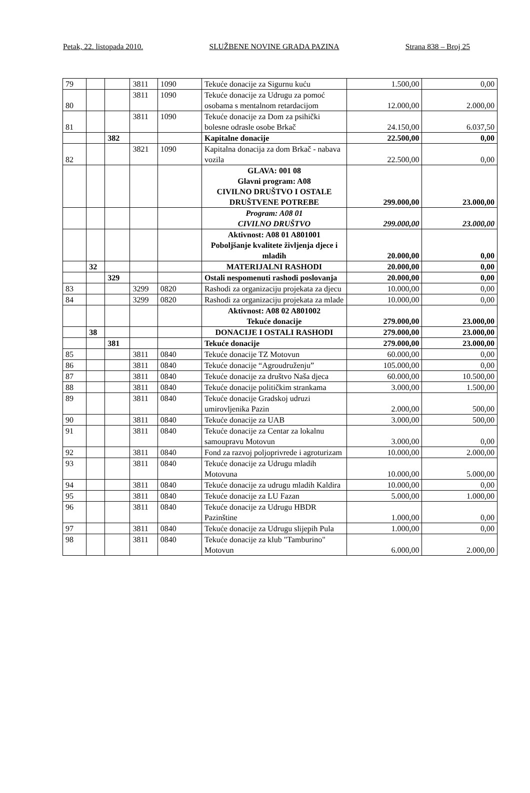Petak, 22. listopada 2010. SLUŽBENE NOVINE GRADA PAZINA Strana 838 – Broj 25
| 79 | | | 3811 | 1090 | Tekuće donacije za Sigurnu kuću | 1.500,00 | 0,00 |
| 80 | | | 3811 | 1090 | Tekuće donacije za Udrugu za pomoć osobama s mentalnom retardacijom | 12.000,00 | 2.000,00 |
| 81 | | | 3811 | 1090 | Tekuće donacije za Dom za psihički bolesne odrasle osobe Brkač | 24.150,00 | 6.037,50 |
| | | 382 | | | Kapitalne donacije | 22.500,00 | 0,00 |
| 82 | | | 3821 | 1090 | Kapitalna donacija za dom Brkač - nabava vozila | 22.500,00 | 0,00 |
| | | | | | GLAVA: 001 08 Glavni program: A08 CIVILNO DRUŠTVO I OSTALE DRUŠTVENE POTREBE | 299.000,00 | 23.000,00 |
| | | | | | Program: A08 01 CIVILNO DRUŠTVO | 299.000,00 | 23.000,00 |
| | | | | | Aktivnost: A08 01 A801001 Poboljšanje kvalitete življenja djece i mladih | 20.000,00 | 0,00 |
| | 32 | | | | MATERIJALNI RASHODI | 20.000,00 | 0,00 |
| | | 329 | | | Ostali nespomenuti rashodi poslovanja | 20.000,00 | 0,00 |
| 83 | | | 3299 | 0820 | Rashodi za organizaciju projekata za djecu | 10.000,00 | 0,00 |
| 84 | | | 3299 | 0820 | Rashodi za organizaciju projekata za mlade | 10.000,00 | 0,00 |
| | | | | | Aktivnost: A08 02 A801002 Tekuće donacije | 279.000,00 | 23.000,00 |
| | 38 | | | | DONACIJE I OSTALI RASHODI | 279.000,00 | 23.000,00 |
| | | 381 | | | Tekuće donacije | 279.000,00 | 23.000,00 |
| 85 | | | 3811 | 0840 | Tekuće donacije TZ Motovun | 60.000,00 | 0,00 |
| 86 | | | 3811 | 0840 | Tekuće donacije “Agroudruženju” | 105.000,00 | 0,00 |
| 87 | | | 3811 | 0840 | Tekuće donacije za društvo Naša djeca | 60.000,00 | 10.500,00 |
| 88 | | | 3811 | 0840 | Tekuće donacije političkim strankama | 3.000,00 | 1.500,00 |
| 89 | | | 3811 | 0840 | Tekuće donacije Gradskoj udruzi umirovljenika Pazin | 2.000,00 | 500,00 |
| 90 | | | 3811 | 0840 | Tekuće donacije za UAB | 3.000,00 | 500,00 |
| 91 | | | 3811 | 0840 | Tekuće donacije za Centar za lokalnu samoupravu Motovun | 3.000,00 | 0,00 |
| 92 | | | 3811 | 0840 | Fond za razvoj poljoprivrede i agroturizam | 10.000,00 | 2.000,00 |
| 93 | | | 3811 | 0840 | Tekuće donacije za Udrugu mladih Motovuna | 10.000,00 | 5.000,00 |
| 94 | | | 3811 | 0840 | Tekuće donacije za udrugu mladih Kaldira | 10.000,00 | 0,00 |
| 95 | | | 3811 | 0840 | Tekuće donacije za LU Fazan | 5.000,00 | 1.000,00 |
| 96 | | | 3811 | 0840 | Tekuće donacije za Udrugu HBDR Pazinštine | 1.000,00 | 0,00 |
| 97 | | | 3811 | 0840 | Tekuće donacije za Udrugu slijepih Pula | 1.000,00 | 0,00 |
| 98 | | | 3811 | 0840 | Tekuće donacije za klub "Tamburino" Motovun | 6.000,00 | 2.000,00 |